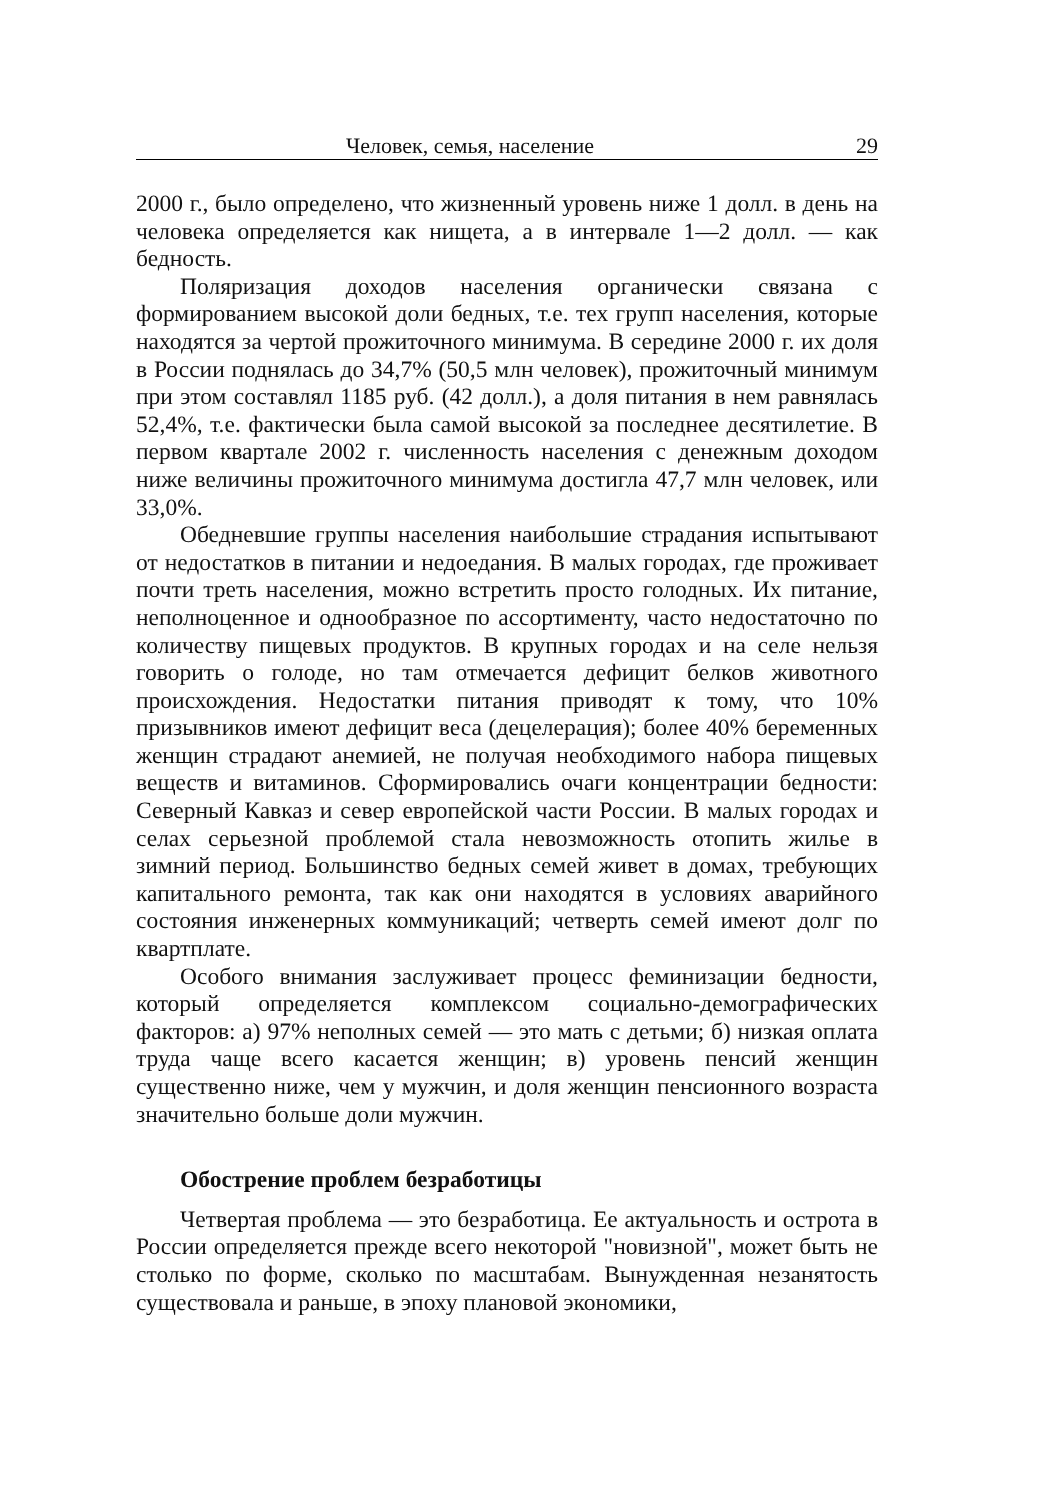Человек, семья, население 29
2000 г., было определено, что жизненный уровень ниже 1 долл. в день на человека определяется как нищета, а в интервале 1—2 долл. — как бедность.
Поляризация доходов населения органически связана с формированием высокой доли бедных, т.е. тех групп населения, которые находятся за чертой прожиточного минимума. В середине 2000 г. их доля в России поднялась до 34,7% (50,5 млн человек), прожиточный минимум при этом составлял 1185 руб. (42 долл.), а доля питания в нем равнялась 52,4%, т.е. фактически была самой высокой за последнее десятилетие. В первом квартале 2002 г. численность населения с денежным доходом ниже величины прожиточного минимума достигла 47,7 млн человек, или 33,0%.
Обедневшие группы населения наибольшие страдания испытывают от недостатков в питании и недоедания. В малых городах, где проживает почти треть населения, можно встретить просто голодных. Их питание, неполноценное и однообразное по ассортименту, часто недостаточно по количеству пищевых продуктов. В крупных городах и на селе нельзя говорить о голоде, но там отмечается дефицит белков животного происхождения. Недостатки питания приводят к тому, что 10% призывников имеют дефицит веса (децелерация); более 40% беременных женщин страдают анемией, не получая необходимого набора пищевых веществ и витаминов. Сформировались очаги концентрации бедности: Северный Кавказ и север европейской части России. В малых городах и селах серьезной проблемой стала невозможность отопить жилье в зимний период. Большинство бедных семей живет в домах, требующих капитального ремонта, так как они находятся в условиях аварийного состояния инженерных коммуникаций; четверть семей имеют долг по квартплате.
Особого внимания заслуживает процесс феминизации бедности, который определяется комплексом социально-демографических факторов: а) 97% неполных семей — это мать с детьми; б) низкая оплата труда чаще всего касается женщин; в) уровень пенсий женщин существенно ниже, чем у мужчин, и доля женщин пенсионного возраста значительно больше доли мужчин.
Обострение проблем безработицы
Четвертая проблема — это безработица. Ее актуальность и острота в России определяется прежде всего некоторой "новизной", может быть не столько по форме, сколько по масштабам. Вынужденная незанятость существовала и раньше, в эпоху плановой экономики,